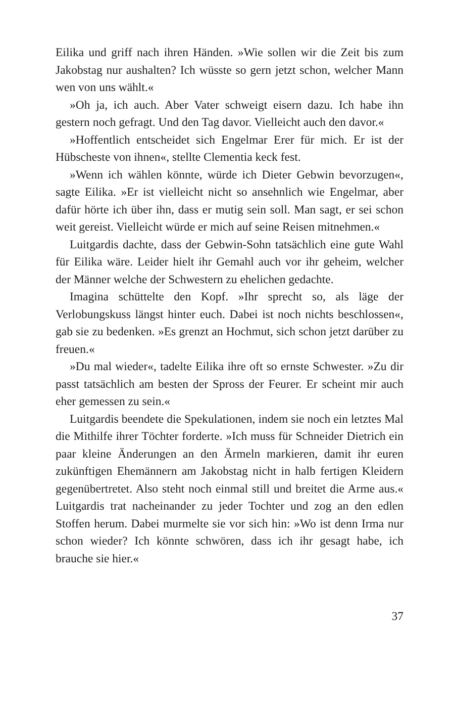Eilika und griff nach ihren Händen. »Wie sollen wir die Zeit bis zum Jakobstag nur aushalten? Ich wüsste so gern jetzt schon, welcher Mann wen von uns wählt.«
»Oh ja, ich auch. Aber Vater schweigt eisern dazu. Ich habe ihn gestern noch gefragt. Und den Tag davor. Vielleicht auch den davor.«
»Hoffentlich entscheidet sich Engelmar Erer für mich. Er ist der Hübscheste von ihnen«, stellte Clementia keck fest.
»Wenn ich wählen könnte, würde ich Dieter Gebwin bevorzugen«, sagte Eilika. »Er ist vielleicht nicht so ansehnlich wie Engelmar, aber dafür hörte ich über ihn, dass er mutig sein soll. Man sagt, er sei schon weit gereist. Vielleicht würde er mich auf seine Reisen mitnehmen.«
Luitgardis dachte, dass der Gebwin-Sohn tatsächlich eine gute Wahl für Eilika wäre. Leider hielt ihr Gemahl auch vor ihr geheim, welcher der Männer welche der Schwestern zu ehelichen gedachte.
Imagina schüttelte den Kopf. »Ihr sprecht so, als läge der Verlobungskuss längst hinter euch. Dabei ist noch nichts beschlossen«, gab sie zu bedenken. »Es grenzt an Hochmut, sich schon jetzt darüber zu freuen.«
»Du mal wieder«, tadelte Eilika ihre oft so ernste Schwester. »Zu dir passt tatsächlich am besten der Spross der Feurer. Er scheint mir auch eher gemessen zu sein.«
Luitgardis beendete die Spekulationen, indem sie noch ein letztes Mal die Mithilfe ihrer Töchter forderte. »Ich muss für Schneider Dietrich ein paar kleine Änderungen an den Ärmeln markieren, damit ihr euren zukünftigen Ehemännern am Jakobstag nicht in halb fertigen Kleidern gegenübertretet. Also steht noch einmal still und breitet die Arme aus.« Luitgardis trat nacheinander zu jeder Tochter und zog an den edlen Stoffen herum. Dabei murmelte sie vor sich hin: »Wo ist denn Irma nur schon wieder? Ich könnte schwören, dass ich ihr gesagt habe, ich brauche sie hier.«
37